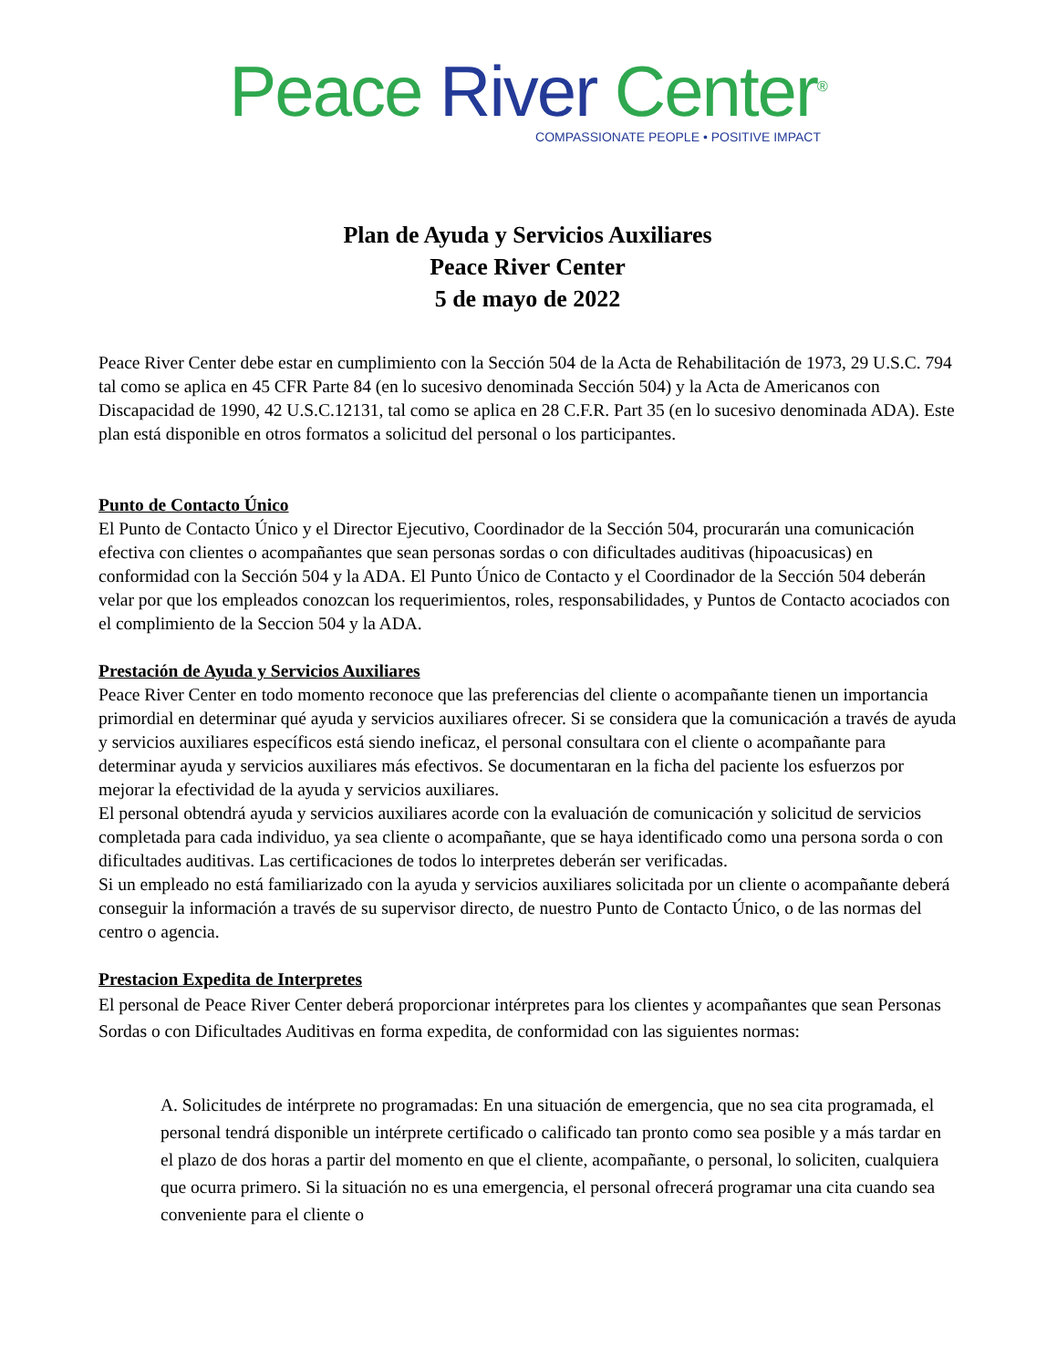Peace River Center<sup>®</sup>
COMPASSIONATE PEOPLE • POSITIVE IMPACT
Plan de Ayuda y Servicios Auxiliares
Peace River Center
5 de mayo de 2022
Peace River Center debe estar en cumplimiento con la Sección 504 de la Acta de Rehabilitación de 1973, 29 U.S.C. 794 tal como se aplica en 45 CFR Parte 84 (en lo sucesivo denominada Sección 504) y la Acta de Americanos con Discapacidad de 1990, 42 U.S.C.12131, tal como se aplica en 28 C.F.R. Part 35 (en lo sucesivo denominada ADA). Este plan está disponible en otros formatos a solicitud del personal o los participantes.
Punto de Contacto Único
El Punto de Contacto Único y el Director Ejecutivo, Coordinador de la Sección 504, procurarán una comunicación efectiva con clientes o acompañantes que sean personas sordas o con dificultades auditivas (hipoacusicas) en conformidad con la Sección 504 y la ADA. El Punto Único de Contacto y el Coordinador de la Sección 504 deberán velar por que los empleados conozcan los requerimientos, roles, responsabilidades, y Puntos de Contacto acociados con el complimiento de la Seccion 504 y la ADA.
Prestación de Ayuda y Servicios Auxiliares
Peace River Center en todo momento reconoce que las preferencias del cliente o acompañante tienen un importancia primordial en determinar qué ayuda y servicios auxiliares ofrecer. Si se considera que la comunicación a través de ayuda y servicios auxiliares específicos está siendo ineficaz, el personal consultara con el cliente o acompañante para determinar ayuda y servicios auxiliares más efectivos. Se documentaran en la ficha del paciente los esfuerzos por mejorar la efectividad de la ayuda y servicios auxiliares.
El personal obtendrá ayuda y servicios auxiliares acorde con la evaluación de comunicación y solicitud de servicios completada para cada individuo, ya sea cliente o acompañante, que se haya identificado como una persona sorda o con dificultades auditivas. Las certificaciones de todos lo interpretes deberán ser verificadas.
Si un empleado no está familiarizado con la ayuda y servicios auxiliares solicitada por un cliente o acompañante deberá conseguir la información a través de su supervisor directo, de nuestro Punto de Contacto Único, o de las normas del centro o agencia.
Prestacion Expedita de Interpretes
El personal de Peace River Center deberá proporcionar intérpretes para los clientes y acompañantes que sean Personas Sordas o con Dificultades Auditivas en forma expedita, de conformidad con las siguientes normas:
A. Solicitudes de intérprete no programadas: En una situación de emergencia, que no sea cita programada, el personal tendrá disponible un intérprete certificado o calificado tan pronto como sea posible y a más tardar en el plazo de dos horas a partir del momento en que el cliente, acompañante, o personal, lo soliciten, cualquiera que ocurra primero. Si la situación no es una emergencia, el personal ofrecerá programar una cita cuando sea conveniente para el cliente o